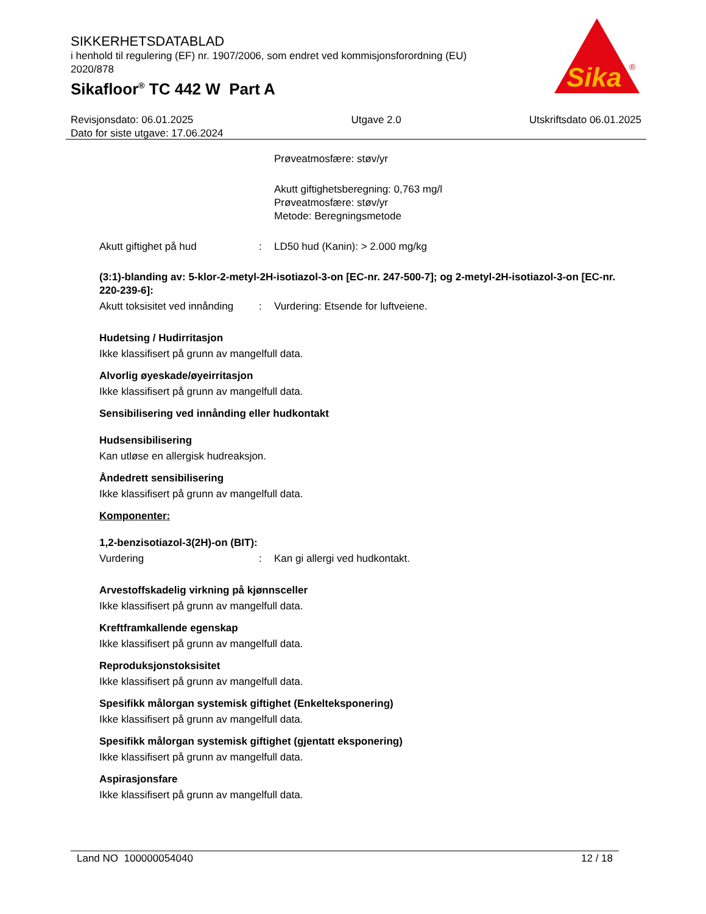SIKKERHETSDATABLAD
i henhold til regulering (EF) nr. 1907/2006, som endret ved kommisjonsforordning (EU) 2020/878
Sikafloor<sup>®</sup> TC 442 W Part A
Sika
®
Revisjonsdato: 06.01.2025
Dato for siste utgave: 17.06.2024
Utgave 2.0 Utskriftsdato 06.01.2025
Prøveatmosfære: støv/yr
Akutt giftighetsberegning: 0,763 mg/l
Prøveatmosfære: støv/yr
Metode: Beregningsmetode
Akutt giftighet på hud : LD50 hud (Kanin): > 2.000 mg/kg
(3:1)-blanding av: 5-klor-2-metyl-2H-isotiazol-3-on [EC-nr. 247-500-7]; og 2-metyl-2H-isotiazol-3-on [EC-nr. 220-239-6]:
Akutt toksisitet ved innånding
: Vurdering: Etsende for luftveiene.
Hudetsing / Hudirritasjon
Ikke klassifisert på grunn av mangelfull data.
Alvorlig øyeskade/øyeirritasjon
Ikke klassifisert på grunn av mangelfull data.
Sensibilisering ved innånding eller hudkontakt
Hudsensibilisering
Kan utløse en allergisk hudreaksjon.
Åndedrett sensibilisering
Ikke klassifisert på grunn av mangelfull data.
Komponenter:
1,2-benzisotiazol-3(2H)-on (BIT):
Vurdering : Kan gi allergi ved hudkontakt.
Arvestoffskadelig virkning på kjønnsceller
Ikke klassifisert på grunn av mangelfull data.
Kreftframkallende egenskap
Ikke klassifisert på grunn av mangelfull data.
Reproduksjonstoksisitet
Ikke klassifisert på grunn av mangelfull data.
Spesifikk målorgan systemisk giftighet (Enkelteksponering)
Ikke klassifisert på grunn av mangelfull data.
Spesifikk målorgan systemisk giftighet (gjentatt eksponering)
Ikke klassifisert på grunn av mangelfull data.
Aspirasjonsfare
Ikke klassifisert på grunn av mangelfull data.
Land NO 100000054040 12 / 18